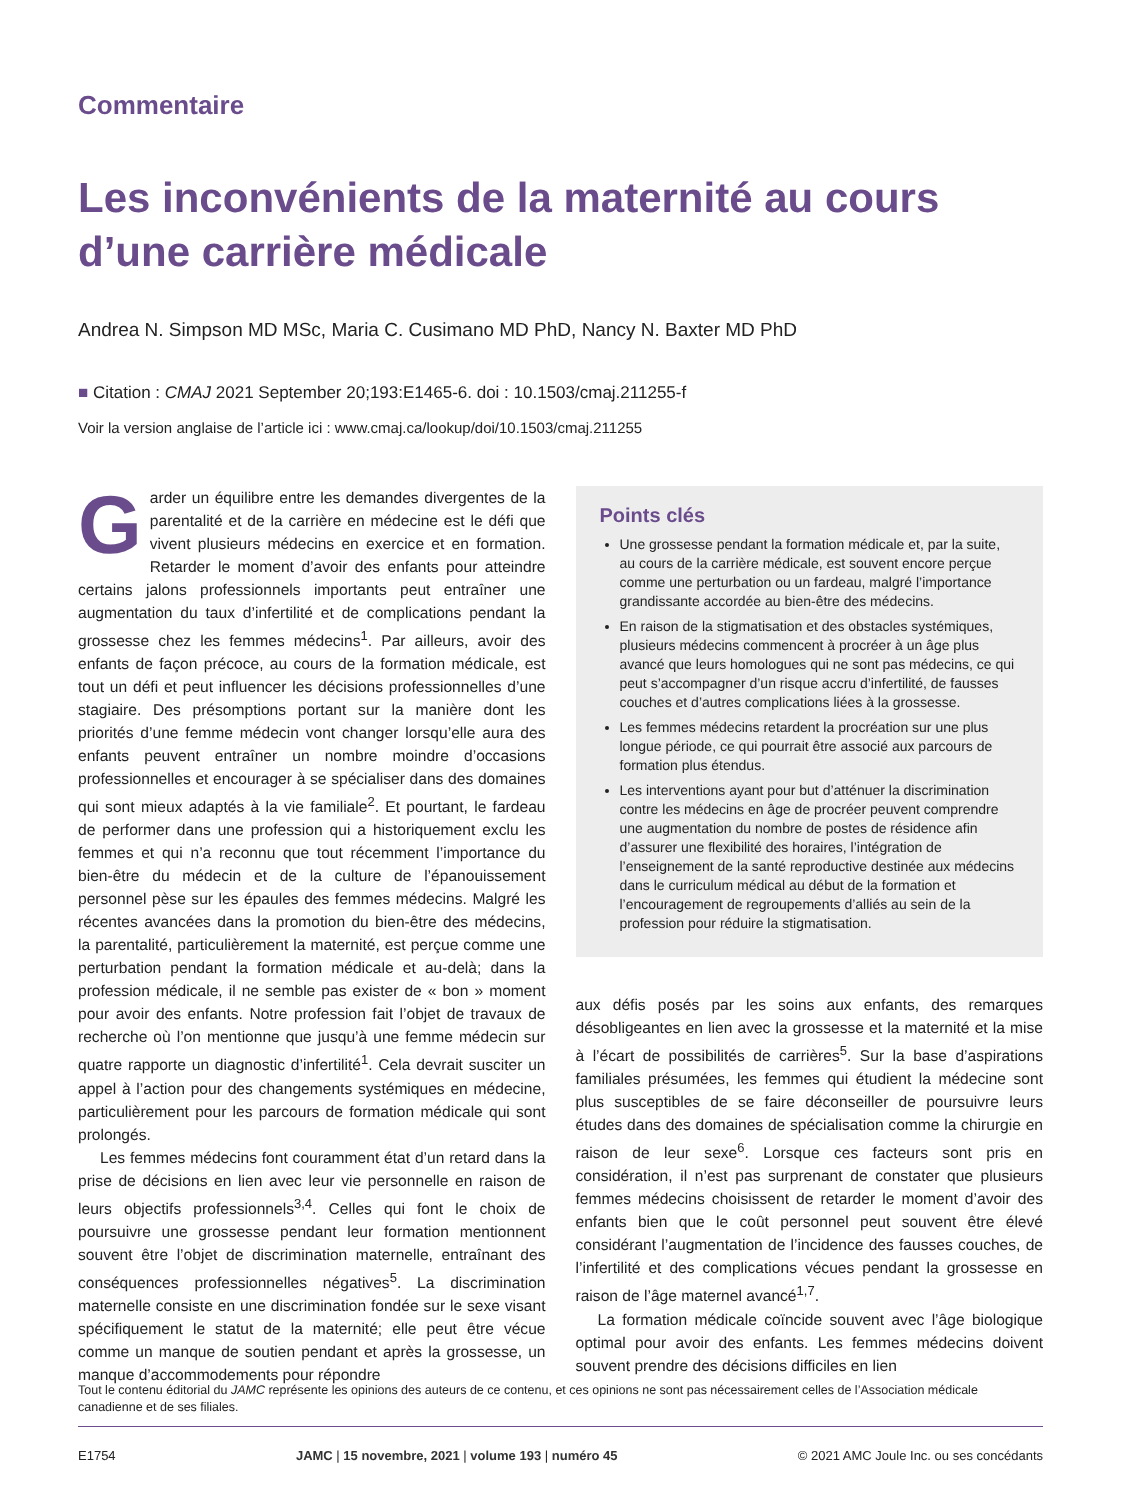Commentaire
Les inconvénients de la maternité au cours d’une carrière médicale
Andrea N. Simpson MD MSc, Maria C. Cusimano MD PhD, Nancy N. Baxter MD PhD
■ Citation : CMAJ 2021 September 20;193:E1465-6. doi : 10.1503/cmaj.211255-f
Voir la version anglaise de l’article ici : www.cmaj.ca/lookup/doi/10.1503/cmaj.211255
Garder un équilibre entre les demandes divergentes de la parentalité et de la carrière en médecine est le défi que vivent plusieurs médecins en exercice et en formation. Retarder le moment d’avoir des enfants pour atteindre certains jalons professionnels importants peut entraîner une augmentation du taux d’infertilité et de complications pendant la grossesse chez les femmes médecins<sup>1</sup>. Par ailleurs, avoir des enfants de façon précoce, au cours de la formation médicale, est tout un défi et peut influencer les décisions professionnelles d’une stagiaire. Des présomptions portant sur la manière dont les priorités d’une femme médecin vont changer lorsqu’elle aura des enfants peuvent entraîner un nombre moindre d’occasions professionnelles et encourager à se spécialiser dans des domaines qui sont mieux adaptés à la vie familiale<sup>2</sup>. Et pourtant, le fardeau de performer dans une profession qui a historiquement exclu les femmes et qui n’a reconnu que tout récemment l’importance du bien-être du médecin et de la culture de l’épanouissement personnel pèse sur les épaules des femmes médecins. Malgré les récentes avancées dans la promotion du bien-être des médecins, la parentalité, particulièrement la maternité, est perçue comme une perturbation pendant la formation médicale et au-delà; dans la profession médicale, il ne semble pas exister de « bon » moment pour avoir des enfants. Notre profession fait l’objet de travaux de recherche où l’on mentionne que jusqu’à une femme médecin sur quatre rapporte un diagnostic d’infertilité<sup>1</sup>. Cela devrait susciter un appel à l’action pour des changements systémiques en médecine, particulièrement pour les parcours de formation médicale qui sont prolongés.
Les femmes médecins font couramment état d’un retard dans la prise de décisions en lien avec leur vie personnelle en raison de leurs objectifs professionnels<sup>3,4</sup>. Celles qui font le choix de poursuivre une grossesse pendant leur formation mentionnent souvent être l’objet de discrimination maternelle, entraînant des conséquences professionnelles négatives<sup>5</sup>. La discrimination maternelle consiste en une discrimination fondée sur le sexe visant spécifiquement le statut de la maternité; elle peut être vécue comme un manque de soutien pendant et après la grossesse, un manque d’accommodements pour répondre
Points clés
Une grossesse pendant la formation médicale et, par la suite, au cours de la carrière médicale, est souvent encore perçue comme une perturbation ou un fardeau, malgré l’importance grandissante accordée au bien-être des médecins.
En raison de la stigmatisation et des obstacles systémiques, plusieurs médecins commencent à procréer à un âge plus avancé que leurs homologues qui ne sont pas médecins, ce qui peut s’accompagner d’un risque accru d’infertilité, de fausses couches et d’autres complications liées à la grossesse.
Les femmes médecins retardent la procréation sur une plus longue période, ce qui pourrait être associé aux parcours de formation plus étendus.
Les interventions ayant pour but d’atténuer la discrimination contre les médecins en âge de procréer peuvent comprendre une augmentation du nombre de postes de résidence afin d’assurer une flexibilité des horaires, l’intégration de l’enseignement de la santé reproductive destinée aux médecins dans le curriculum médical au début de la formation et l’encouragement de regroupements d’alliés au sein de la profession pour réduire la stigmatisation.
aux défis posés par les soins aux enfants, des remarques désobligeantes en lien avec la grossesse et la maternité et la mise à l’écart de possibilités de carrières<sup>5</sup>. Sur la base d’aspirations familiales présumées, les femmes qui étudient la médecine sont plus susceptibles de se faire déconseiller de poursuivre leurs études dans des domaines de spécialisation comme la chirurgie en raison de leur sexe<sup>6</sup>. Lorsque ces facteurs sont pris en considération, il n’est pas surprenant de constater que plusieurs femmes médecins choisissent de retarder le moment d’avoir des enfants bien que le coût personnel peut souvent être élevé considérant l’augmentation de l’incidence des fausses couches, de l’infertilité et des complications vécues pendant la grossesse en raison de l’âge maternel avancé<sup>1,7</sup>.
La formation médicale coïncide souvent avec l’âge biologique optimal pour avoir des enfants. Les femmes médecins doivent souvent prendre des décisions difficiles en lien
Tout le contenu éditorial du JAMC représente les opinions des auteurs de ce contenu, et ces opinions ne sont pas nécessairement celles de l’Association médicale canadienne et de ses filiales.
E1754 JAMC | 15 novembre, 2021 | volume 193 | numéro 45 © 2021 AMC Joule Inc. ou ses concédants